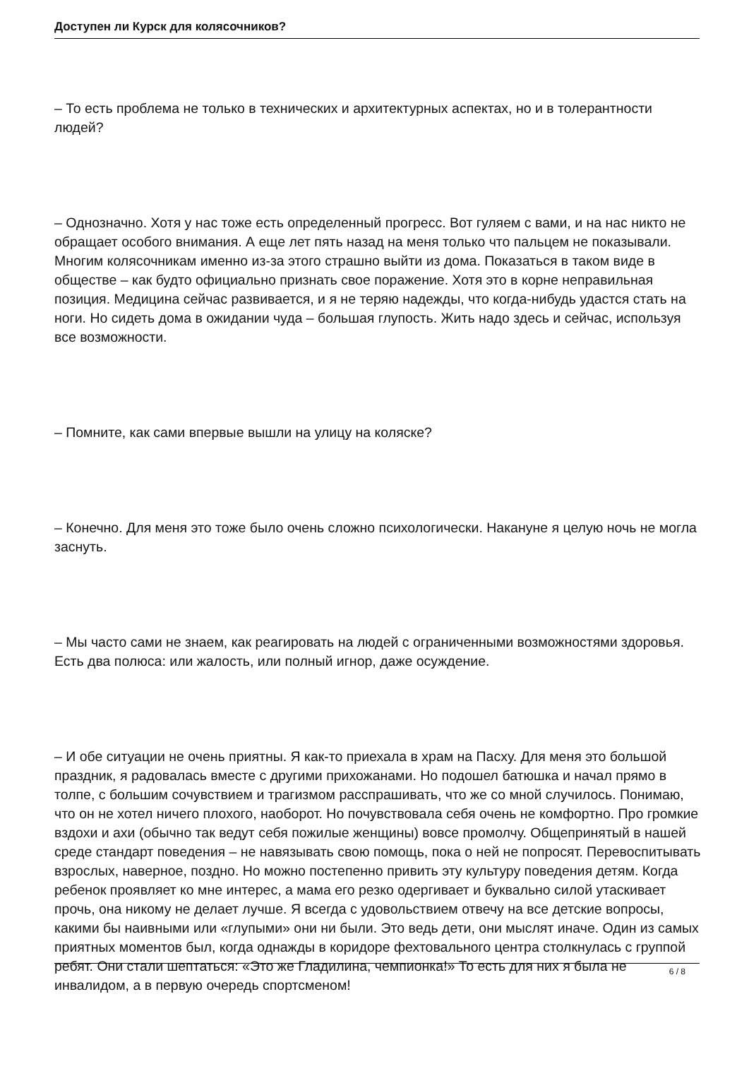Доступен ли Курск для колясочников?
– То есть проблема не только в технических и архитектурных аспектах, но и в толерантности людей?
– Однозначно. Хотя у нас тоже есть определенный прогресс. Вот гуляем с вами, и на нас никто не обращает особого внимания. А еще лет пять назад на меня только что пальцем не показывали. Многим колясочникам именно из-за этого страшно выйти из дома. Показаться в таком виде в обществе – как будто официально признать свое поражение. Хотя это в корне неправильная позиция. Медицина сейчас развивается, и я не теряю надежды, что когда-нибудь удастся стать на ноги. Но сидеть дома в ожидании чуда – большая глупость. Жить надо здесь и сейчас, используя все возможности.
– Помните, как сами впервые вышли на улицу на коляске?
– Конечно. Для меня это тоже было очень сложно психологически. Накануне я целую ночь не могла заснуть.
– Мы часто сами не знаем, как реагировать на людей с ограниченными возможностями здоровья. Есть два полюса: или жалость, или полный игнор, даже осуждение.
– И обе ситуации не очень приятны. Я как-то приехала в храм на Пасху. Для меня это большой праздник, я радовалась вместе с другими прихожанами. Но подошел батюшка и начал прямо в толпе, с большим сочувствием и трагизмом расспрашивать, что же со мной случилось. Понимаю, что он не хотел ничего плохого, наоборот. Но почувствовала себя очень не комфортно. Про громкие вздохи и ахи (обычно так ведут себя пожилые женщины) вовсе промолчу. Общепринятый в нашей среде стандарт поведения – не навязывать свою помощь, пока о ней не попросят. Перевоспитывать взрослых, наверное, поздно. Но можно постепенно привить эту культуру поведения детям. Когда ребенок проявляет ко мне интерес, а мама его резко одергивает и буквально силой утаскивает прочь, она никому не делает лучше. Я всегда с удовольствием отвечу на все детские вопросы, какими бы наивными или «глупыми» они ни были. Это ведь дети, они мыслят иначе. Один из самых приятных моментов был, когда однажды в коридоре фехтовального центра столкнулась с группой ребят. Они стали шептаться: «Это же Гладилина, чемпионка!» То есть для них я была не инвалидом, а в первую очередь спортсменом!
6 / 8